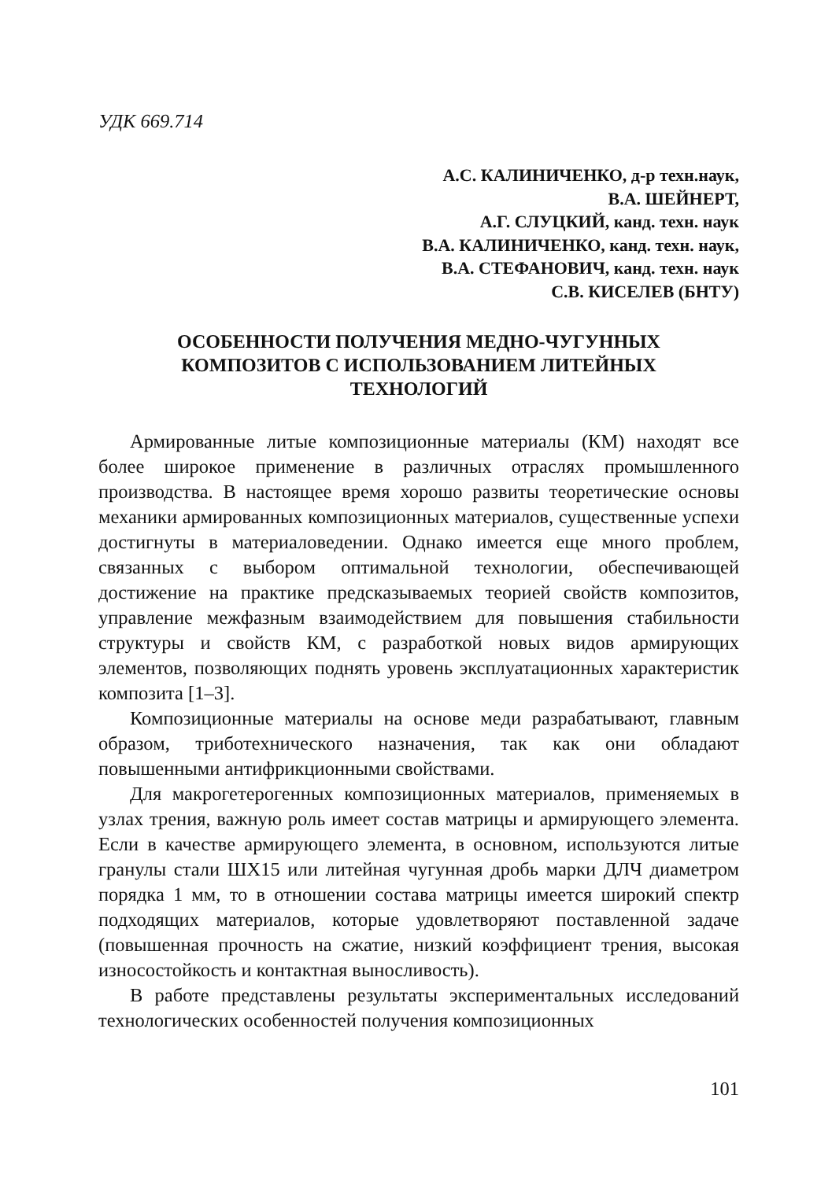УДК 669.714
А.С. КАЛИНИЧЕНКО, д-р техн.наук,
В.А. ШЕЙНЕРТ,
А.Г. СЛУЦКИЙ, канд. техн. наук
В.А. КАЛИНИЧЕНКО, канд. техн. наук,
В.А. СТЕФАНОВИЧ, канд. техн. наук
С.В. КИСЕЛЕВ (БНТУ)
ОСОБЕННОСТИ ПОЛУЧЕНИЯ МЕДНО-ЧУГУННЫХ
КОМПОЗИТОВ С ИСПОЛЬЗОВАНИЕМ ЛИТЕЙНЫХ
ТЕХНОЛОГИЙ
Армированные литые композиционные материалы (КМ) находят все более широкое применение в различных отраслях промышленного производства. В настоящее время хорошо развиты теоретические основы механики армированных композиционных материалов, существенные успехи достигнуты в материаловедении. Однако имеется еще много проблем, связанных с выбором оптимальной технологии, обеспечивающей достижение на практике предсказываемых теорией свойств композитов, управление межфазным взаимодействием для повышения стабильности структуры и свойств КМ, с разработкой новых видов армирующих элементов, позволяющих поднять уровень эксплуатационных характеристик композита [1–3].
Композиционные материалы на основе меди разрабатывают, главным образом, триботехнического назначения, так как они обладают повышенными антифрикционными свойствами.
Для макрогетерогенных композиционных материалов, применяемых в узлах трения, важную роль имеет состав матрицы и армирующего элемента. Если в качестве армирующего элемента, в основном, используются литые гранулы стали ШХ15 или литейная чугунная дробь марки ДЛЧ диаметром порядка 1 мм, то в отношении состава матрицы имеется широкий спектр подходящих материалов, которые удовлетворяют поставленной задаче (повышенная прочность на сжатие, низкий коэффициент трения, высокая износостойкость и контактная выносливость).
В работе представлены результаты экспериментальных исследований технологических особенностей получения композиционных
101